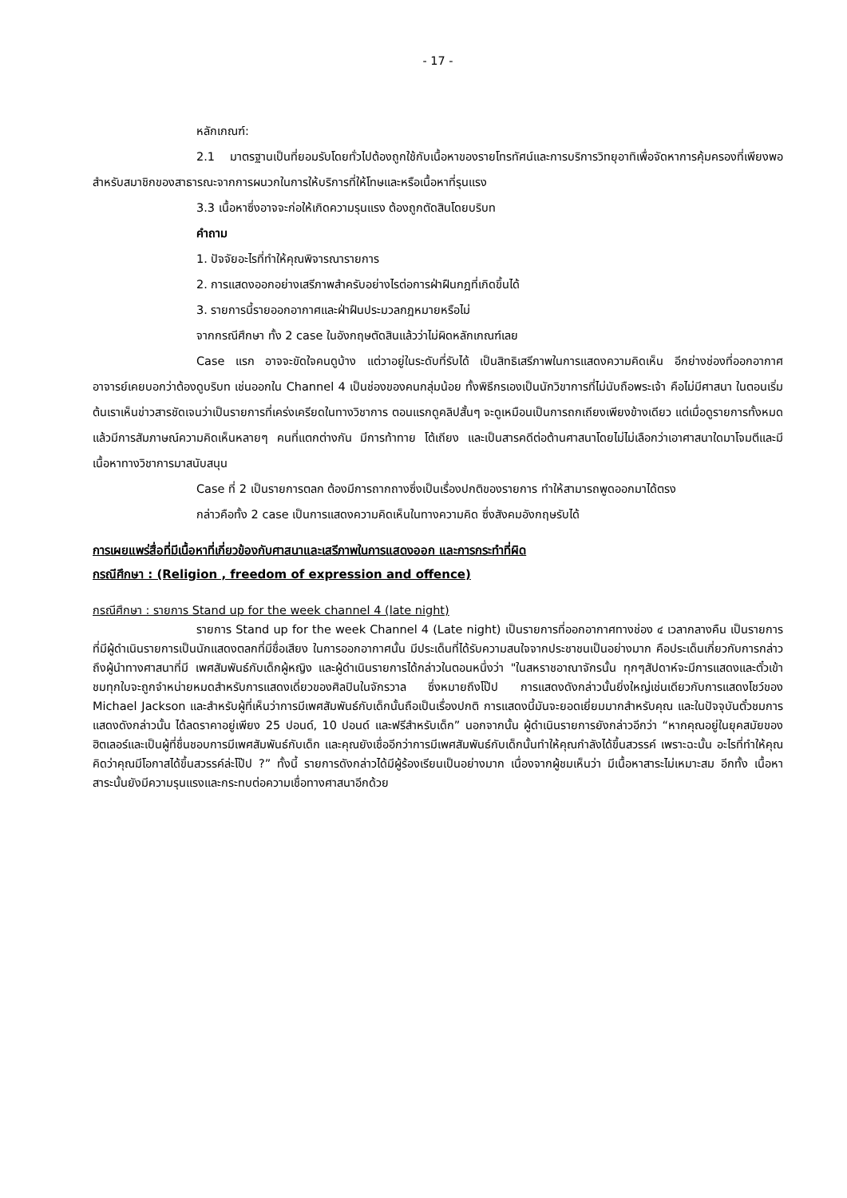- 17 -
หลักเกณฑ์:
2.1 มาตรฐานเป็นที่ยอมรับโดยทั่วไปต้องถูกใช้กับเนื้อหาของรายโทรทัศน์และการบริการวิทยุอาทิเพื่อจัดหาการคุ้มครองที่เพียงพอสำหรับสมาชิกของสาธารณะจากการผนวกในการให้บริการที่ให้โทษและหรือเนื้อหาที่รุนแรง
3.3 เนื้อหาซึ่งอาจจะก่อให้เกิดความรุนแรง ต้องถูกตัดสินโดยบริบท
คำถาม
1. ปัจจัยอะไรที่ทำให้คุณพิจารณารายการ
2. การแสดงออกอย่างเสรีภาพสำครับอย่างไรต่อการฝ่าฝืนกฎที่เกิดขึ้นได้
3. รายการนี้รายออกอากาศและฝ่าฝืนประมวลกฎหมายหรือไม่
จากกรณีศึกษา ทั้ง 2 case ในอังกฤษตัดสินแล้วว่าไม่ผิดหลักเกณฑ์เลย
Case แรก อาจจะขัดใจคนดูบ้าง แต่วาอยู่ในระดับที่รับได้ เป็นสิทธิเสรีภาพในการแสดงความคิดเห็น อีกย่างช่องที่ออกอากาศ อาจารย์เคยบอกว่าต้องดูบริบท เช่นออกใน Channel 4 เป็นช่องของคนกลุ่มน้อย ทั้งพิธีกรเองเป็นนักวิขาการที่ไม่นับถือพระเจ้า คือไม่มีศาสนา ในตอนเริ่มต้นเราเห็นข่าวสารชัดเจนว่าเป็นรายการที่เคร่งเครียดในทางวิชาการ ตอนแรกดูคลิปสั้นๆ จะดูเหมือนเป็นการถกเถียงเพียงข้างเดียว แต่เมื่อดูรายการทั้งหมดแล้วมีการสัมภาษณ์ความคิดเห็นหลายๆ คนที่แตกต่างกัน มีการท้าทาย โต้เถียง และเป็นสารคดีต่อต้านศาสนาโดยไม่ไม่เลือกว่าเอาศาสนาใดมาโจมตีและมีเนื้อหาทางวิชาการมาสนับสนุน
Case ที่ 2 เป็นรายการตลก ต้องมีการถากถางซึ่งเป็นเรื่องปกติของรายการ ทำให้สามารถพูดออกมาได้ตรง
กล่าวคือทั้ง 2 case เป็นการแสดงความคิดเห็นในทางความคิด ซึ่งสังคมอังกฤษรับได้
การเผยแพร่สื่อที่มีเนื้อหาที่เกี่ยวข้องกับศาสนาและเสรีภาพในการแสดงออก และการกระทำที่ผิด
กรณีศึกษา : (Religion , freedom of expression and offence)
กรณีศึกษา : รายการ Stand up for the week channel 4 (late night)
รายการ Stand up for the week Channel 4 (Late night) เป็นรายการที่ออกอากาศทางช่อง ๔ เวลากลางคืน เป็นรายการที่มีผู้ดำเนินรายการเป็นนักแสดงตลกที่มีชื่อเสียง ในการออกอากาศนั้น มีประเด็นที่ได้รับความสนใจจากประชาชนเป็นอย่างมาก คือประเด็นเกี่ยวกับการกล่าวถึงผู้นำทางศาสนาที่มี เพศสัมพันธ์กับเด็กผู้หญิง และผู้ดำเนินรายการได้กล่าวในตอนหนึ่งว่า "ในสหราชอาณาจักรนั้น ทุกๆสัปดาห์จะมีการแสดงและตั๋วเข้าชมทุกใบจะถูกจำหน่ายหมดสำหรับการแสดงเดี่ยวของศิลปินในจักรวาล ซึ่งหมายถึงโป๊ป การแสดงดังกล่าวนั้นยิ่งใหญ่เช่นเดียวกับการแสดงโชว์ของ Michael Jackson และสำหรับผู้ที่เห็นว่าการมีเพศสัมพันธ์กับเด็กนั้นถือเป็นเรื่องปกติ การแสดงนี้มันจะยอดเยี่ยมมากสำหรับคุณ และในปัจจุบันตั๋วชมการแสดงดังกล่าวนั้น ได้ลดราคาอยู่เพียง 25 ปอนด์, 10 ปอนด์ และฟรีสำหรับเด็ก” นอกจากนั้น ผู้ดำเนินรายการยังกล่าวอีกว่า “หากคุณอยู่ในยุคสมัยของฮิตเลอร์และเป็นผู้ที่ชื่นชอบการมีเพศสัมพันธ์กับเด็ก และคุณยังเชื่ออีกว่าการมีเพศสัมพันธ์กับเด็กนั้นทำให้คุณกำลังได้ขึ้นสวรรค์ เพราะฉะนั้น อะไรที่ทำให้คุณคิดว่าคุณมีโอกาสได้ขึ้นสวรรค์ล่ะโป๊ป ?” ทั้งนี้ รายการดังกล่าวได้มีผู้ร้องเรียนเป็นอย่างมาก เนื่องจากผู้ชมเห็นว่า มีเนื้อหาสาระไม่เหมาะสม อีกทั้ง เนื้อหาสาระนั้นยังมีความรุนแรงและกระทบต่อความเชื่อทางศาสนาอีกด้วย